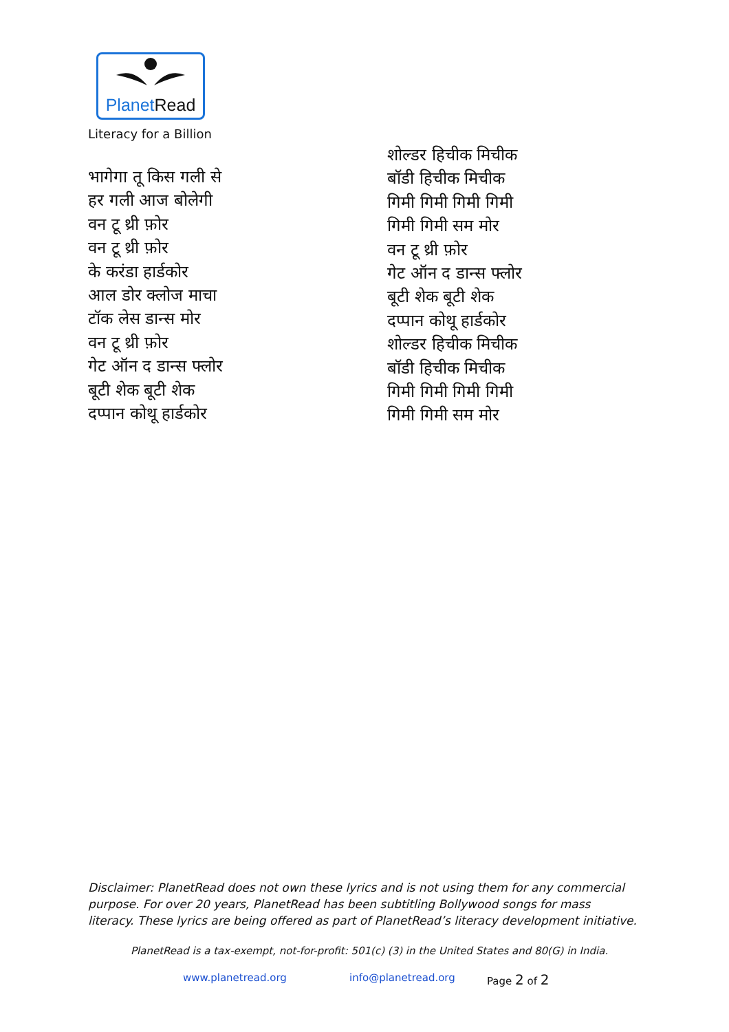Planet Read
Literacy for a Billion
भागेगा तू किस गली से
हर गली आज बोलेगी
वन टू थ्री फ़ोर
वन टू थ्री फ़ोर
के करंडा हार्डकोर
आल डोर क्लोज माचा
टॉक लेस डान्स मोर
वन टू थ्री फ़ोर
गेट ऑन द डान्स फ्लोर
बूटी शेक बूटी शेक
दप्पान कोथू हार्डकोर
शोल्डर हिचीक मिचीक
बॉडी हिचीक मिचीक
गिमी गिमी गिमी गिमी
गिमी गिमी सम मोर
वन टू थ्री फ़ोर
गेट ऑन द डान्स फ्लोर
बूटी शेक बूटी शेक
दप्पान कोथू हार्डकोर
शोल्डर हिचीक मिचीक
बॉडी हिचीक मिचीक
गिमी गिमी गिमी गिमी
गिमी गिमी सम मोर
Disclaimer: PlanetRead does not own these lyrics and is not using them for any commercial purpose. For over 20 years, PlanetRead has been subtitling Bollywood songs for mass literacy. These lyrics are being offered as part of PlanetRead’s literacy development initiative.
PlanetRead is a tax-exempt, not-for-profit: 501(c) (3) in the United States and 80(G) in India.
www.planetread.org info@planetread.org Page 2 of 2